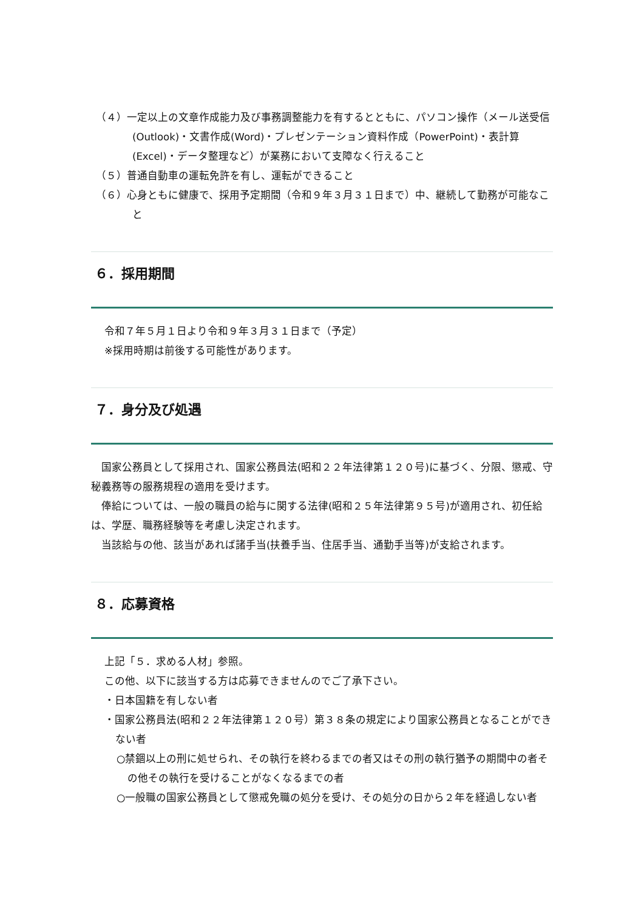（４）一定以上の文章作成能力及び事務調整能力を有するとともに、パソコン操作（メール送受信(Outlook)・文書作成(Word)・プレゼンテーション資料作成（PowerPoint)・表計算(Excel)・データ整理など）が業務において支障なく行えること
（５）普通自動車の運転免許を有し、運転ができること
（６）心身ともに健康で、採用予定期間（令和９年３月３１日まで）中、継続して勤務が可能なこと
６．採用期間
令和７年５月１日より令和９年３月３１日まで（予定）
※採用時期は前後する可能性があります。
７．身分及び処遇
　国家公務員として採用され、国家公務員法(昭和２２年法律第１２０号)に基づく、分限、懲戒、守秘義務等の服務規程の適用を受けます。
　俸給については、一般の職員の給与に関する法律(昭和２５年法律第９５号)が適用され、初任給は、学歴、職務経験等を考慮し決定されます。
　当該給与の他、該当があれば諸手当(扶養手当、住居手当、通勤手当等)が支給されます。
８．応募資格
上記「５．求める人材」参照。
この他、以下に該当する方は応募できませんのでご了承下さい。
・日本国籍を有しない者
・国家公務員法(昭和２２年法律第１２０号）第３８条の規定により国家公務員となることができない者
○禁錮以上の刑に処せられ、その執行を終わるまでの者又はその刑の執行猶予の期間中の者その他その執行を受けることがなくなるまでの者
○一般職の国家公務員として懲戒免職の処分を受け、その処分の日から２年を経過しない者